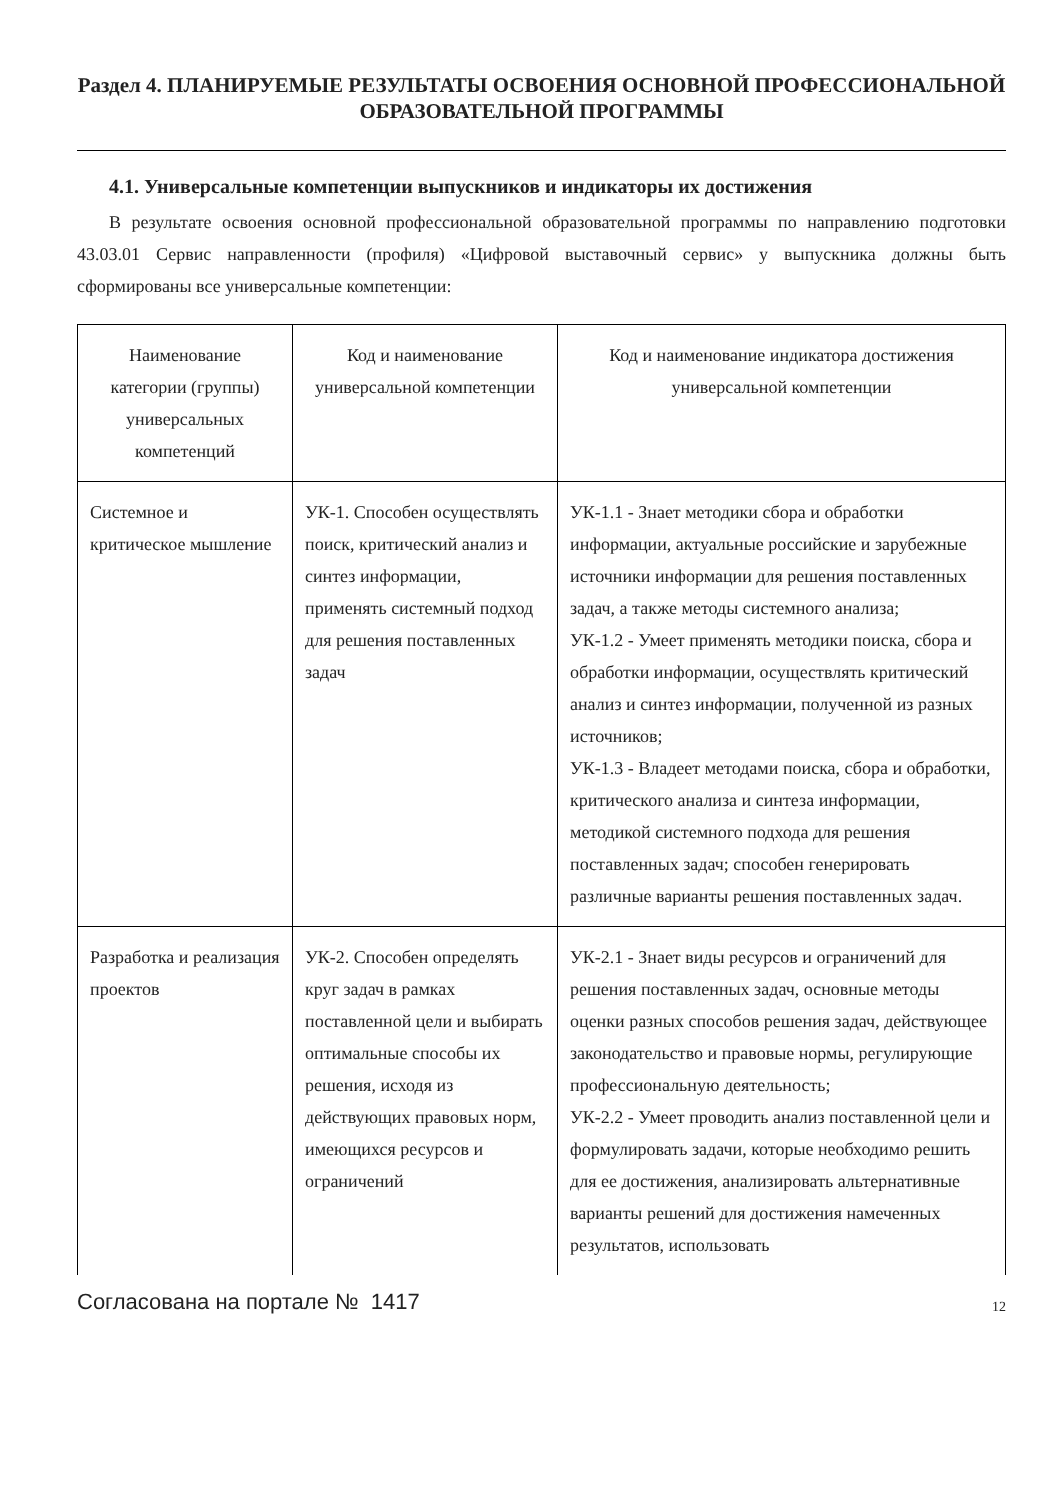Раздел 4. ПЛАНИРУЕМЫЕ РЕЗУЛЬТАТЫ ОСВОЕНИЯ ОСНОВНОЙ ПРОФЕССИОНАЛЬНОЙ ОБРАЗОВАТЕЛЬНОЙ ПРОГРАММЫ
4.1. Универсальные компетенции выпускников и индикаторы их достижения
В результате освоения основной профессиональной образовательной программы по направлению подготовки 43.03.01 Сервис направленности (профиля) «Цифровой выставочный сервис» у выпускника должны быть сформированы все универсальные компетенции:
| Наименование категории (группы) универсальных компетенций | Код и наименование универсальной компетенции | Код и наименование индикатора достижения универсальной компетенции |
| --- | --- | --- |
| Системное и критическое мышление | УК-1. Способен осуществлять поиск, критический анализ и синтез информации, применять системный подход для решения поставленных задач | УК-1.1 - Знает методики сбора и обработки информации, актуальные российские и зарубежные источники информации для решения поставленных задач, а также методы системного анализа; УК-1.2 - Умеет применять методики поиска, сбора и обработки информации, осуществлять критический анализ и синтез информации, полученной из разных источников; УК-1.3 - Владеет методами поиска, сбора и обработки, критического анализа и синтеза информации, методикой системного подхода для решения поставленных задач; способен генерировать различные варианты решения поставленных задач. |
| Разработка и реализация проектов | УК-2. Способен определять круг задач в рамках поставленной цели и выбирать оптимальные способы их решения, исходя из действующих правовых норм, имеющихся ресурсов и ограничений | УК-2.1 - Знает виды ресурсов и ограничений для решения поставленных задач, основные методы оценки разных способов решения задач, действующее законодательство и правовые нормы, регулирующие профессиональную деятельность; УК-2.2 - Умеет проводить анализ поставленной цели и формулировать задачи, которые необходимо решить для ее достижения, анализировать альтернативные варианты решений для достижения намеченных результатов, использовать |
Согласована на портале № 1417 12